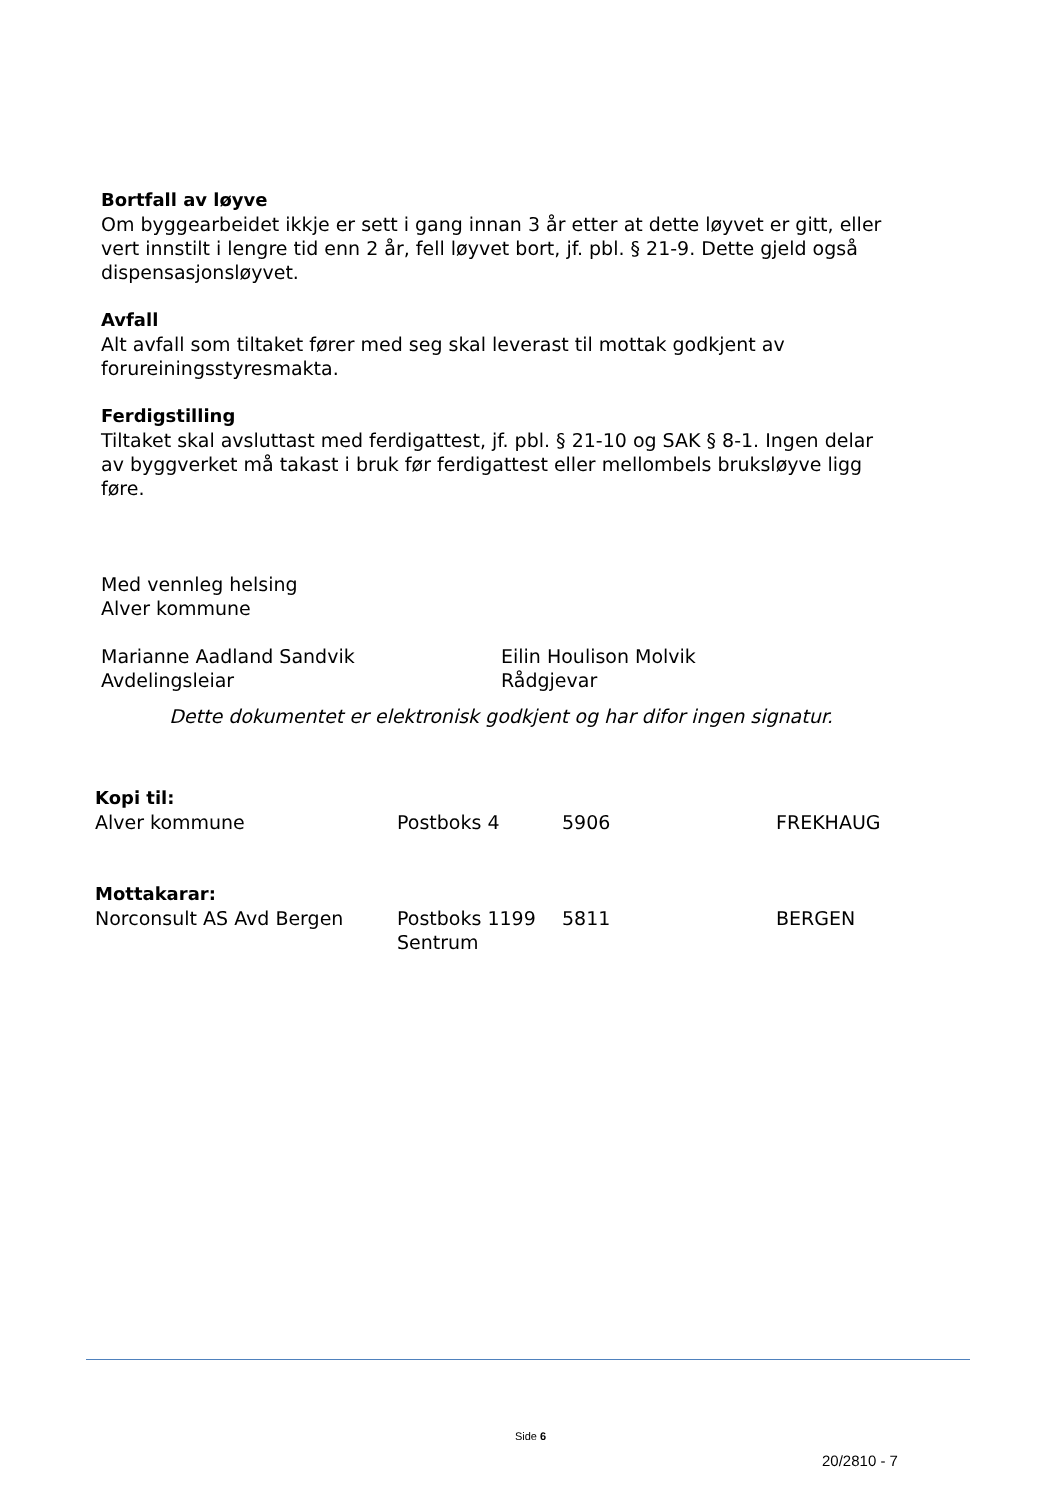Bortfall av løyve
Om byggearbeidet ikkje er sett i gang innan 3 år etter at dette løyvet er gitt, eller vert innstilt i lengre tid enn 2 år, fell løyvet bort, jf. pbl. § 21-9. Dette gjeld også dispensasjonsløyvet.
Avfall
Alt avfall som tiltaket fører med seg skal leverast til mottak godkjent av forureiningsstyresmakta.
Ferdigstilling
Tiltaket skal avsluttast med ferdigattest, jf. pbl. § 21-10 og SAK § 8-1. Ingen delar av byggverket må takast i bruk før ferdigattest eller mellombels bruksløyve ligg føre.
Med vennleg helsing
Alver kommune
Marianne Aadland Sandvik
Avdelingsleiar
Eilin Houlison Molvik
Rådgjevar
Dette dokumentet er elektronisk godkjent og har difor ingen signatur.
Kopi til:
| Alver kommune | Postboks 4 | 5906 | FREKHAUG |
Mottakarar:
| Norconsult AS Avd Bergen | Postboks 1199 Sentrum | 5811 | BERGEN |
Side 6
20/2810 - 7